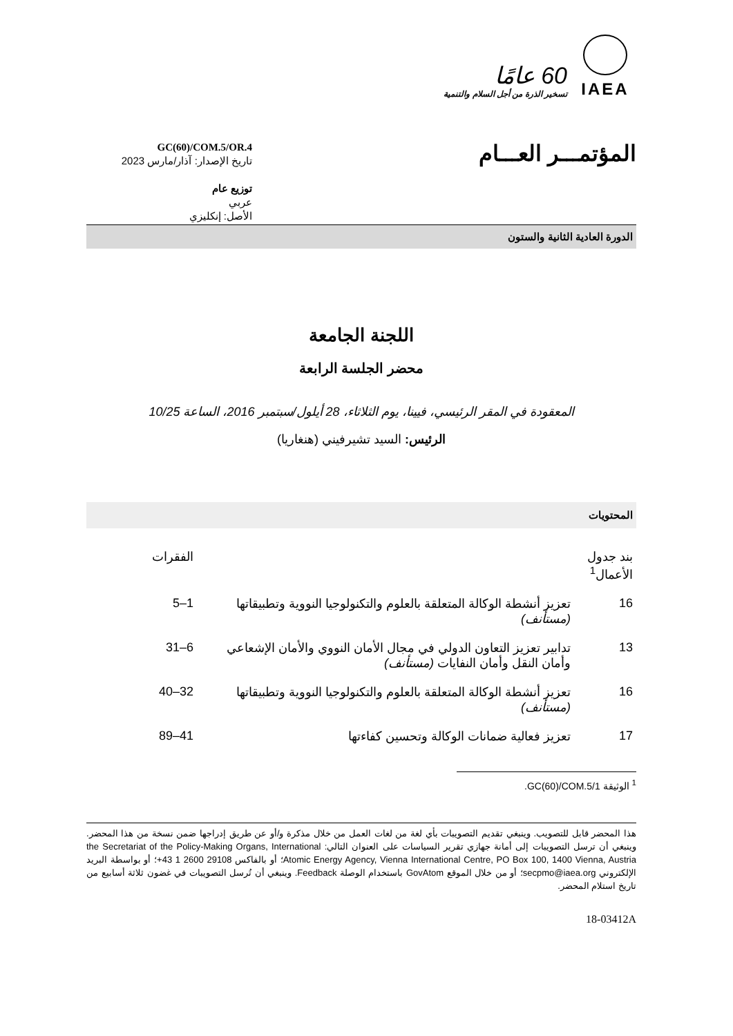IAEA
60 عامًا
تسخير الذرة من أجل السلام والتنمية
المؤتمـــر العـــام
GC(60)/COM.5/OR.4
تاريخ الإصدار: آذار/مارس 2023
توزيع عام
عربي
الأصل: إنكليزي
الدورة العادية الثانية والستون
اللجنة الجامعة
محضر الجلسة الرابعة
المعقودة في المقر الرئيسي، فيينا، يوم الثلاثاء، 28 أيلول/سبتمبر 2016، الساعة 10/25
الرئيس: السيد تشيرفيني (هنغاريا)
المحتويات
| بند جدول الأعمال<sup>1</sup> | | الفقرات |
| --- | --- | --- |
| 16 | تعزيز أنشطة الوكالة المتعلقة بالعلوم والتكنولوجيا النووية وتطبيقاتها (مستأنف) | 1–5 |
| 13 | تدابير تعزيز التعاون الدولي في مجال الأمان النووي والأمان الإشعاعي وأمان النقل وأمان النفايات (مستأنف) | 6–31 |
| 16 | تعزيز أنشطة الوكالة المتعلقة بالعلوم والتكنولوجيا النووية وتطبيقاتها (مستأنف) | 32–40 |
| 17 | تعزيز فعالية ضمانات الوكالة وتحسين كفاءتها | 41–89 |
<sup>1</sup> الوثيقة GC(60)/COM.5/1.
هذا المحضر قابل للتصويب. وينبغي تقديم التصويبات بأي لغة من لغات العمل من خلال مذكرة و/أو عن طريق إدراجها ضمن نسخة من هذا المحضر. وينبغي أن ترسل التصويبات إلى أمانة جهازي تقرير السياسات على العنوان التالي: the Secretariat of the Policy-Making Organs, International Atomic Energy Agency, Vienna International Centre, PO Box 100, 1400 Vienna, Austria؛ أو بالفاكس 29108 2600 1 43+؛ أو بواسطة البريد الإلكتروني secpmo@iaea.org؛ أو من خلال الموقع GovAtom باستخدام الوصلة Feedback. وينبغي أن تُرسل التصويبات في غضون ثلاثة أسابيع من تاريخ استلام المحضر.
18-03412A